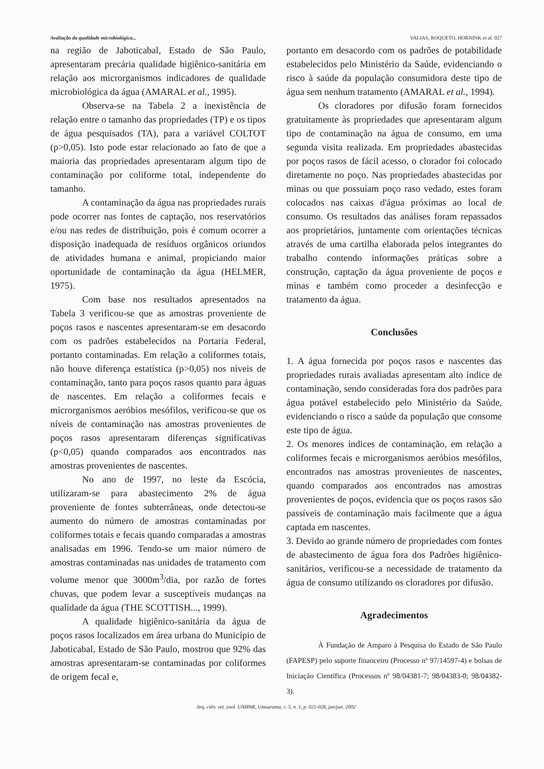Avaliação da qualidade microbiológica... VALIAS, ROQUETO, HORNINK et al. 027
na região de Jaboticabal, Estado de São Paulo, apresentaram precária qualidade higiênico-sanitária em relação aos microrganismos indicadores de qualidade microbiológica da água (AMARAL et al., 1995).
Observa-se na Tabela 2 a inexistência de relação entre o tamanho das propriedades (TP) e os tipos de água pesquisados (TA), para a variável COLTOT (p>0,05). Isto pode estar relacionado ao fato de que a maioria das propriedades apresentaram algum tipo de contaminação por coliforme total, independente do tamanho.
A contaminação da água nas propriedades rurais pode ocorrer nas fontes de captação, nos reservatórios e/ou nas redes de distribuição, pois é comum ocorrer a disposição inadequada de resíduos orgânicos oriundos de atividades humana e animal, propiciando maior oportunidade de contaminação da água (HELMER, 1975).
Com base nos resultados apresentados na Tabela 3 verificou-se que as amostras proveniente de poços rasos e nascentes apresentaram-se em desacordo com os padrões estabelecidos na Portaria Federal, portanto contaminadas. Em relação a coliformes totais, não houve diferença estatística (p>0,05) nos níveis de contaminação, tanto para poços rasos quanto para águas de nascentes. Em relação a coliformes fecais e microrganismos aeróbios mesófilos, verificou-se que os níveis de contaminação nas amostras provenientes de poços rasos apresentaram diferenças significativas (p<0,05) quando comparados aos encontrados nas amostras provenientes de nascentes.
No ano de 1997, no leste da Escócia, utilizaram-se para abastecimento 2% de água proveniente de fontes subterrâneas, onde detectou-se aumento do número de amostras contaminadas por coliformes totais e fecais quando comparadas a amostras analisadas em 1996. Tendo-se um maior número de amostras contaminadas nas unidades de tratamento com volume menor que 3000m<sup>3</sup>/dia, por razão de fortes chuvas, que podem levar a susceptíveis mudanças na qualidade da água (THE SCOTTISH..., 1999).
A qualidade higiênico-sanitária da água de poços rasos localizados em área urbana do Município de Jaboticabal, Estado de São Paulo, mostrou que 92% das amostras apresentaram-se contaminadas por coliformes de origem fecal e,
portanto em desacordo com os padrões de potabilidade estabelecidos pelo Ministério da Saúde, evidenciando o risco à saúde da população consumidora deste tipo de água sem nenhum tratamento (AMARAL et al., 1994).
Os cloradores por difusão foram fornecidos gratuitamente às propriedades que apresentaram algum tipo de contaminação na água de consumo, em uma segunda visita realizada. Em propriedades abastecidas por poços rasos de fácil acesso, o clorador foi colocado diretamente no poço. Nas propriedades abastecidas por minas ou que possuíam poço raso vedado, estes foram colocados nas caixas d'água próximas ao local de consumo. Os resultados das análises foram repassados aos proprietários, juntamente com orientações técnicas através de uma cartilha elaborada pelos integrantes do trabalho contendo informações práticas sobre a construção, captação da água proveniente de poços e minas e também como proceder a desinfecção e tratamento da água.
Conclusões
1. A água fornecida por poços rasos e nascentes das propriedades rurais avaliadas apresentam alto índice de contaminação, sendo consideradas fora dos padrões para água potável estabelecido pelo Ministério da Saúde, evidenciando o risco a saúde da população que consome este tipo de água.
2. Os menores índices de contaminação, em relação a coliformes fecais e microrganismos aeróbios mesófilos, encontrados nas amostras provenientes de nascentes, quando comparados aos encontrados nas amostras provenientes de poços, evidencia que os poços rasos são passíveis de contaminação mais facilmente que a água captada em nascentes.
3. Devido ao grande número de propriedades com fontes de abastecimento de água fora dos Padrões higiênico-sanitários, verificou-se a necessidade de tratamento da água de consumo utilizando os cloradores por difusão.
Agradecimentos
À Fundação de Amparo à Pesquisa do Estado de São Paulo (FAPESP) pelo suporte financeiro (Processo nº 97/14597-4) e bolsas de Iniciação Científica (Processos nº 98/04381-7; 98/04383-0; 98/04382-3).
Arq. ciên. vet. zool. UNIPAR, Umuarama, v. 5, n. 1, p. 021-028, jan/jun. 2002